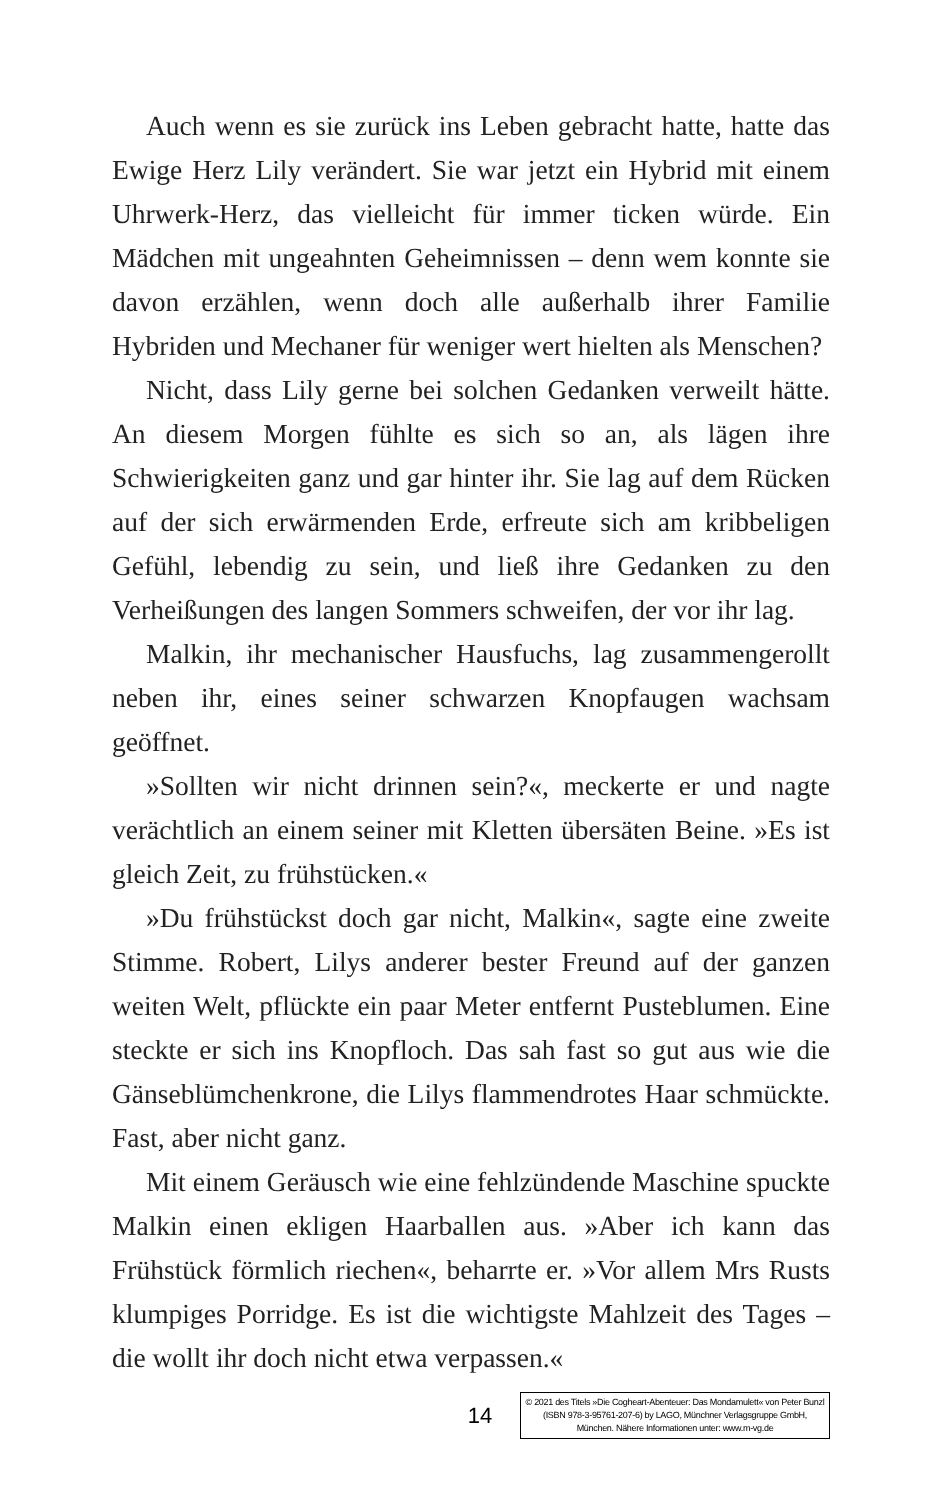Auch wenn es sie zurück ins Leben gebracht hatte, hatte das Ewige Herz Lily verändert. Sie war jetzt ein Hybrid mit einem Uhrwerk-Herz, das vielleicht für immer ticken würde. Ein Mädchen mit ungeahnten Geheimnissen – denn wem konnte sie davon erzählen, wenn doch alle außerhalb ihrer Familie Hybriden und Mechaner für weniger wert hielten als Menschen?
Nicht, dass Lily gerne bei solchen Gedanken verweilt hätte. An diesem Morgen fühlte es sich so an, als lägen ihre Schwierigkeiten ganz und gar hinter ihr. Sie lag auf dem Rücken auf der sich erwärmenden Erde, erfreute sich am kribbeligen Gefühl, lebendig zu sein, und ließ ihre Gedanken zu den Verheißungen des langen Sommers schweifen, der vor ihr lag.
Malkin, ihr mechanischer Hausfuchs, lag zusammengerollt neben ihr, eines seiner schwarzen Knopfaugen wachsam geöffnet.
»Sollten wir nicht drinnen sein?«, meckerte er und nagte verächtlich an einem seiner mit Kletten übersäten Beine. »Es ist gleich Zeit, zu frühstücken.«
»Du frühstückst doch gar nicht, Malkin«, sagte eine zweite Stimme. Robert, Lilys anderer bester Freund auf der ganzen weiten Welt, pflückte ein paar Meter entfernt Pusteblumen. Eine steckte er sich ins Knopfloch. Das sah fast so gut aus wie die Gänseblümchenkrone, die Lilys flammendrotes Haar schmückte. Fast, aber nicht ganz.
Mit einem Geräusch wie eine fehlzündende Maschine spuckte Malkin einen ekligen Haarballen aus. »Aber ich kann das Frühstück förmlich riechen«, beharrte er. »Vor allem Mrs Rusts klumpiges Porridge. Es ist die wichtigste Mahlzeit des Tages – die wollt ihr doch nicht etwa verpassen.«
14
© 2021 des Titels »Die Cogheart-Abenteuer: Das Mondamulett« von Peter Bunzl (ISBN 978-3-95761-207-6) by LAGO, Münchner Verlagsgruppe GmbH, München. Nähere Informationen unter: www.m-vg.de